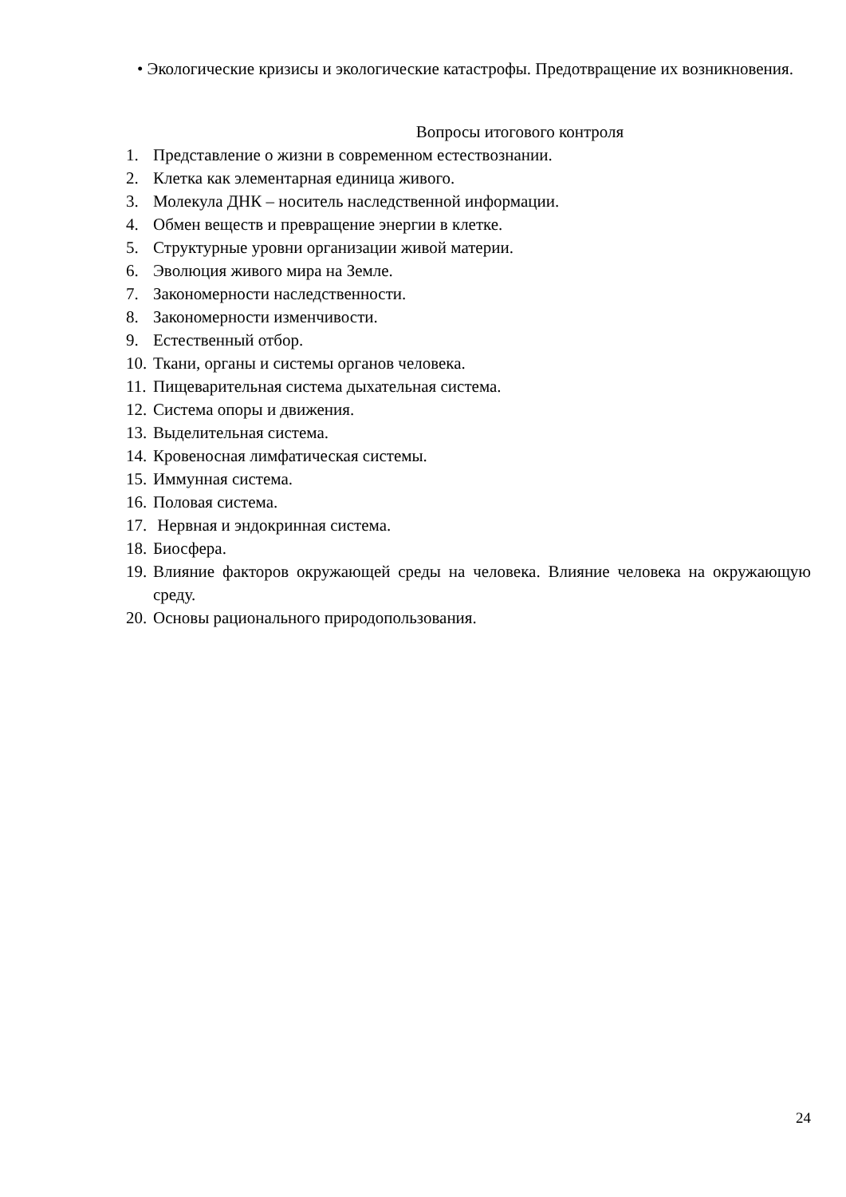• Экологические кризисы и экологические катастрофы. Предотвращение их возникновения.
Вопросы итогового контроля
1. Представление о жизни в современном естествознании.
2. Клетка как элементарная единица живого.
3. Молекула ДНК – носитель наследственной информации.
4. Обмен веществ и превращение энергии в клетке.
5. Структурные уровни организации живой материи.
6. Эволюция живого мира на Земле.
7. Закономерности наследственности.
8. Закономерности изменчивости.
9. Естественный отбор.
10. Ткани, органы и системы органов человека.
11. Пищеварительная система дыхательная система.
12. Система опоры и движения.
13. Выделительная система.
14. Кровеносная лимфатическая системы.
15. Иммунная система.
16. Половая система.
17. Нервная и эндокринная система.
18. Биосфера.
19. Влияние факторов окружающей среды на человека. Влияние человека на окружающую среду.
20. Основы рационального природопользования.
24